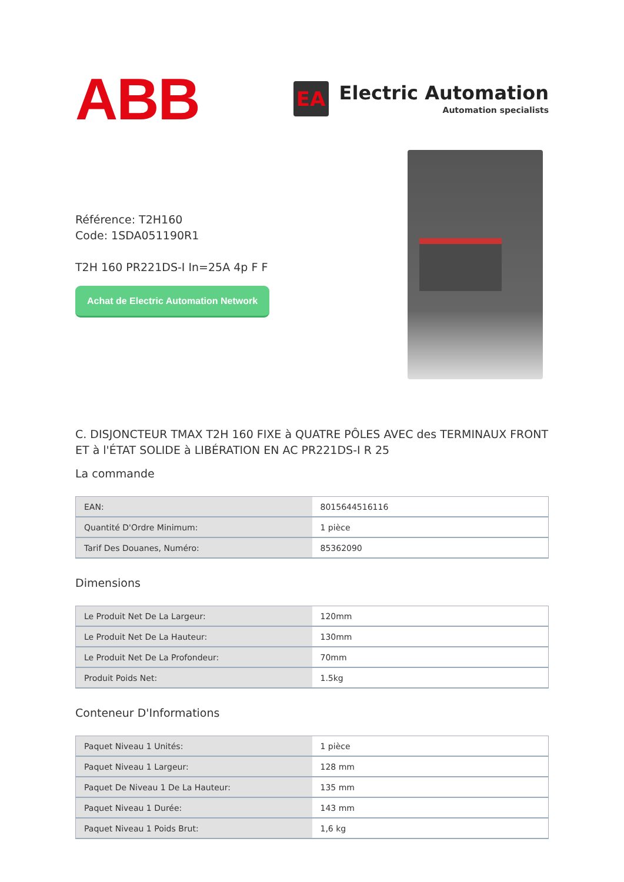ABB
EA
Electric Automation
Automation specialists
Référence: T2H160
Code: 1SDA051190R1
T2H 160 PR221DS-I In=25A 4p F F
Achat de Electric Automation Network
C. DISJONCTEUR TMAX T2H 160 FIXE à QUATRE PÔLES AVEC des TERMINAUX FRONT ET à l'ÉTAT SOLIDE à LIBÉRATION EN AC PR221DS-I R 25
La commande
| EAN: | 8015644516116 |
| Quantité D'Ordre Minimum: | 1 pièce |
| Tarif Des Douanes, Numéro: | 85362090 |
Dimensions
| Le Produit Net De La Largeur: | 120mm |
| Le Produit Net De La Hauteur: | 130mm |
| Le Produit Net De La Profondeur: | 70mm |
| Produit Poids Net: | 1.5kg |
Conteneur D'Informations
| Paquet Niveau 1 Unités: | 1 pièce |
| Paquet Niveau 1 Largeur: | 128 mm |
| Paquet De Niveau 1 De La Hauteur: | 135 mm |
| Paquet Niveau 1 Durée: | 143 mm |
| Paquet Niveau 1 Poids Brut: | 1,6 kg |